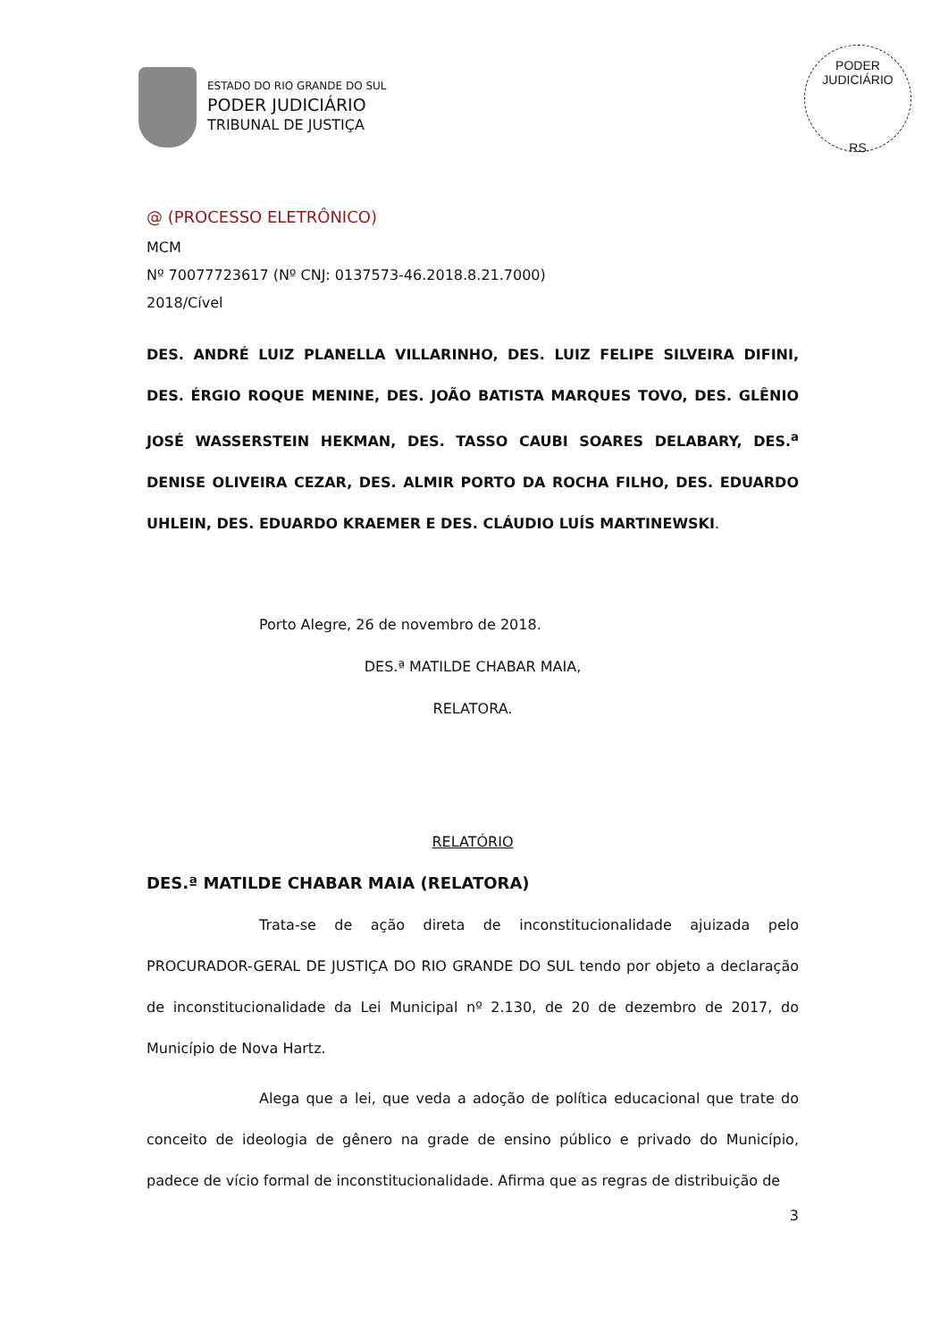ESTADO DO RIO GRANDE DO SUL
PODER JUDICIÁRIO
TRIBUNAL DE JUSTIÇA
PODER JUDICIÁRIO
RS
@ (PROCESSO ELETRÔNICO)
MCM
Nº 70077723617 (Nº CNJ: 0137573-46.2018.8.21.7000)
2018/Cível
DES. ANDRÉ LUIZ PLANELLA VILLARINHO, DES. LUIZ FELIPE SILVEIRA DIFINI, DES. ÉRGIO ROQUE MENINE, DES. JOÃO BATISTA MARQUES TOVO, DES. GLÊNIO JOSÉ WASSERSTEIN HEKMAN, DES. TASSO CAUBI SOARES DELABARY, DES.<sup>a</sup> DENISE OLIVEIRA CEZAR, DES. ALMIR PORTO DA ROCHA FILHO, DES. EDUARDO UHLEIN, DES. EDUARDO KRAEMER E DES. CLÁUDIO LUÍS MARTINEWSKI.
Porto Alegre, 26 de novembro de 2018.
DES.ª MATILDE CHABAR MAIA,
RELATORA.
RELATÓRIO
DES.ª MATILDE CHABAR MAIA (RELATORA)
Trata-se de ação direta de inconstitucionalidade ajuizada pelo PROCURADOR-GERAL DE JUSTIÇA DO RIO GRANDE DO SUL tendo por objeto a declaração de inconstitucionalidade da Lei Municipal nº 2.130, de 20 de dezembro de 2017, do Município de Nova Hartz.
Alega que a lei, que veda a adoção de política educacional que trate do conceito de ideologia de gênero na grade de ensino público e privado do Município, padece de vício formal de inconstitucionalidade. Afirma que as regras de distribuição de
3